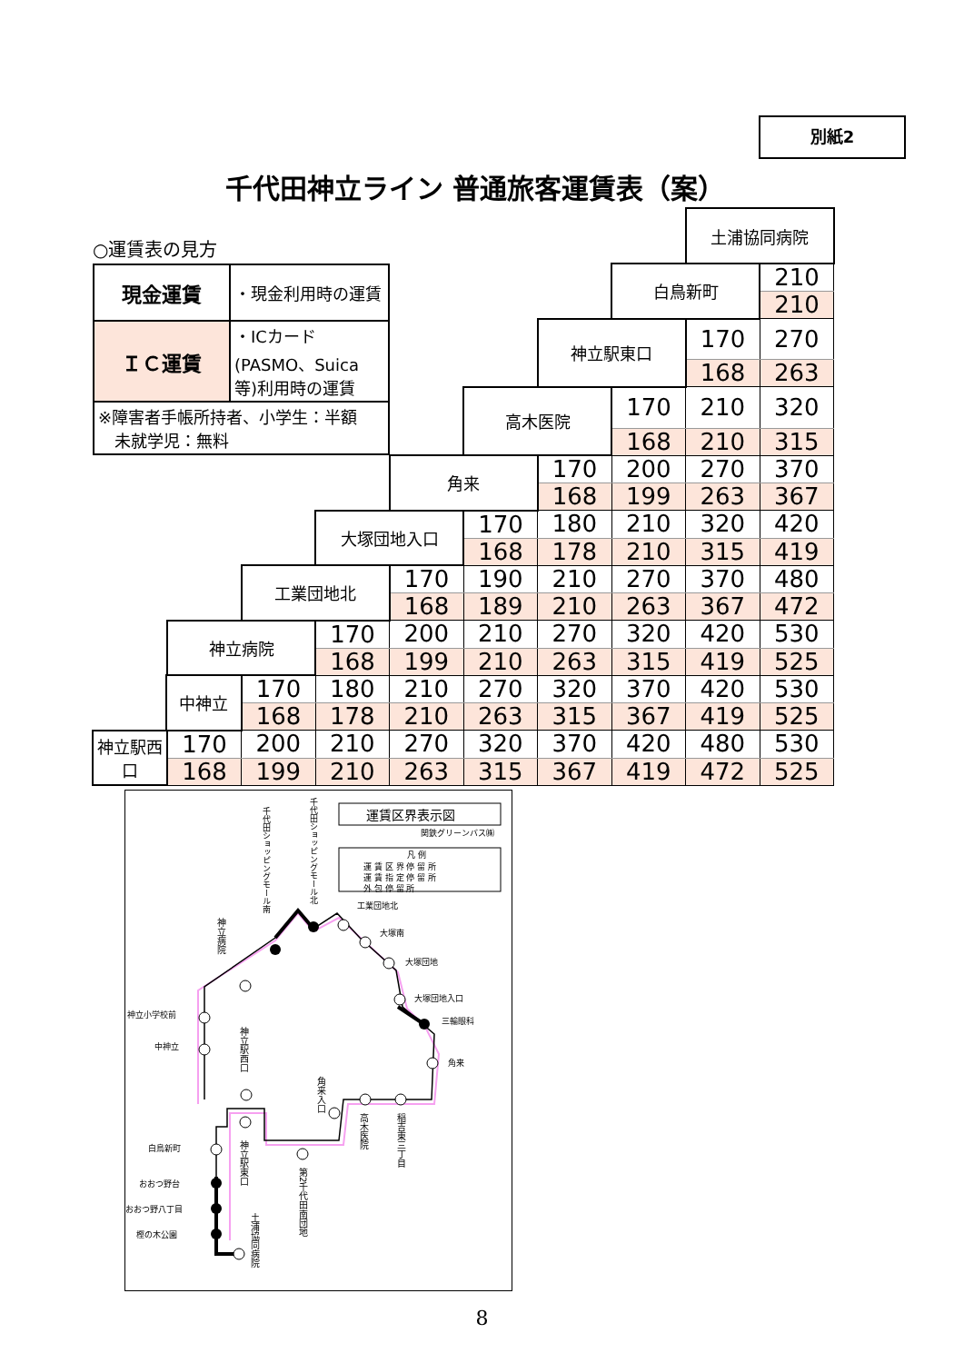別紙2
千代田神立ライン 普通旅客運賃表（案）
| ○運賃表の見方 | | | | | | | | | 土浦協同病院 | |
| / 現金運賃 / ・現金利用時の運賃 / / ＩＣ運賃 / ・ICカード(PASMO、Suica 等)利用時の運賃 / / ※障害者手帳所持者、小学生：半額 未就学児：無料 / / | | | | | | | | 白鳥新町 | | 210 |
| | | | | | | | | | | 210 |
| | | | | | | | 神立駅東口 | | 170 | 270 |
| | | | | | | | | | 168 | 263 |
| | | | | | | 高木医院 | | 170 | 210 | 320 |
| | | | | | | | | 168 | 210 | 315 |
| | | | | | 角来 | | 170 | 200 | 270 | 370 |
| | | | | | | | 168 | 199 | 263 | 367 |
| | | | | 大塚団地入口 | | 170 | 180 | 210 | 320 | 420 |
| | | | | | | 168 | 178 | 210 | 315 | 419 |
| | | | 工業団地北 | | 170 | 190 | 210 | 270 | 370 | 480 |
| | | | | | 168 | 189 | 210 | 263 | 367 | 472 |
| | | 神立病院 | | 170 | 200 | 210 | 270 | 320 | 420 | 530 |
| | | | | 168 | 199 | 210 | 263 | 315 | 419 | 525 |
| | 中神立 | | 170 | 180 | 210 | 270 | 320 | 370 | 420 | 530 |
| | | | 168 | 178 | 210 | 263 | 315 | 367 | 419 | 525 |
| 神立駅西口 | | 170 | 200 | 210 | 270 | 320 | 370 | 420 | 480 | 530 |
| | | 168 | 199 | 210 | 263 | 315 | 367 | 419 | 472 | 525 |
運賃区界表示図
関鉄グリーンバス㈱
凡 例
運 賃 区 界 停 留 所
運 賃 指 定 停 留 所
外 包 停 留 所
工業団地北
大塚南
大塚団地
大塚団地入口
三輪眼科
角来
神立小学校前
中神立
白鳥新町
おおつ野台
おおつ野八丁目
樫の木公園
千代田ショッピングモール南
千代田ショッピングモール北
神立病院
神立駅西口
角来入口
高木医院
稲吉東三丁目
神立駅東口
第2千代田南団地
土浦協同病院
8